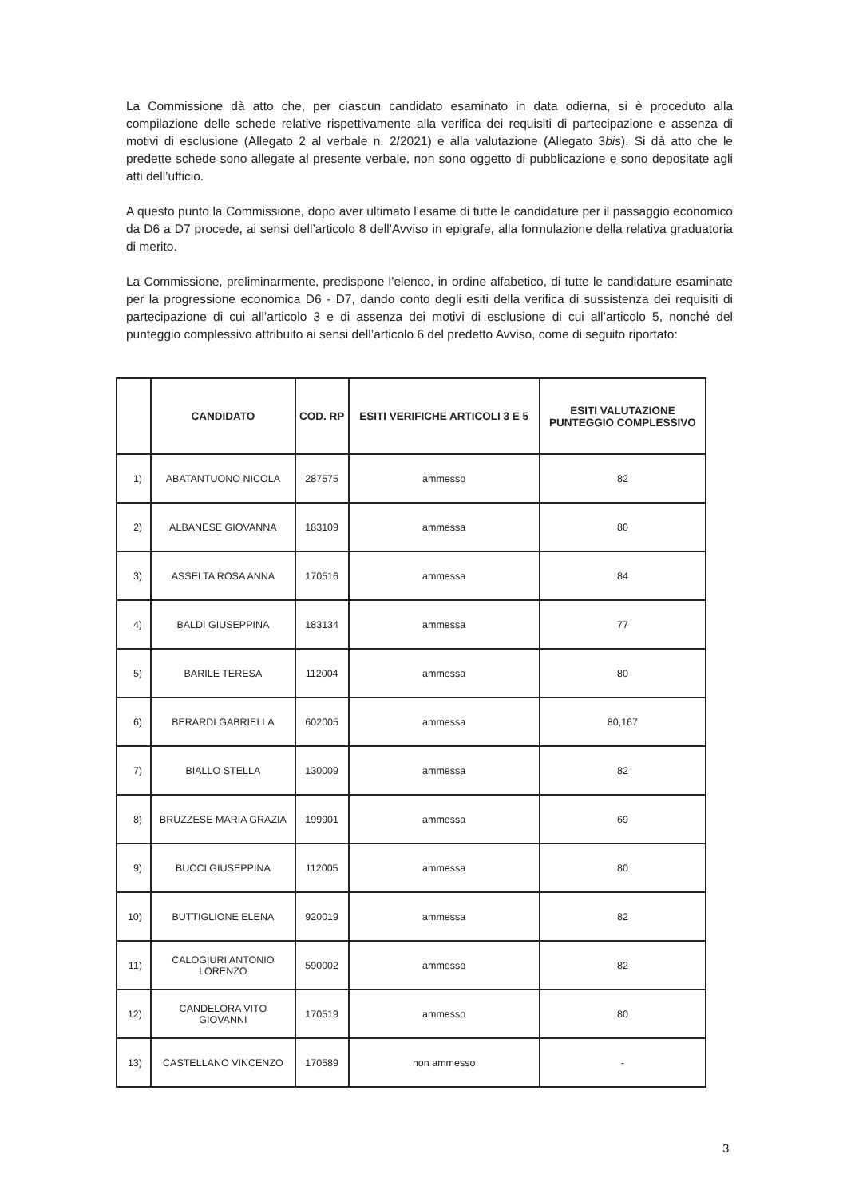La Commissione dà atto che, per ciascun candidato esaminato in data odierna, si è proceduto alla compilazione delle schede relative rispettivamente alla verifica dei requisiti di partecipazione e assenza di motivi di esclusione (Allegato 2 al verbale n. 2/2021) e alla valutazione (Allegato 3bis). Si dà atto che le predette schede sono allegate al presente verbale, non sono oggetto di pubblicazione e sono depositate agli atti dell’ufficio.
A questo punto la Commissione, dopo aver ultimato l’esame di tutte le candidature per il passaggio economico da D6 a D7 procede, ai sensi dell’articolo 8 dell’Avviso in epigrafe, alla formulazione della relativa graduatoria di merito.
La Commissione, preliminarmente, predispone l’elenco, in ordine alfabetico, di tutte le candidature esaminate per la progressione economica D6 - D7, dando conto degli esiti della verifica di sussistenza dei requisiti di partecipazione di cui all’articolo 3 e di assenza dei motivi di esclusione di cui all’articolo 5, nonché del punteggio complessivo attribuito ai sensi dell’articolo 6 del predetto Avviso, come di seguito riportato:
| | CANDIDATO | COD. RP | ESITI VERIFICHE ARTICOLI 3 E 5 | ESITI VALUTAZIONE PUNTEGGIO COMPLESSIVO |
| --- | --- | --- | --- | --- |
| 1) | ABATANTUONO NICOLA | 287575 | ammesso | 82 |
| 2) | ALBANESE GIOVANNA | 183109 | ammessa | 80 |
| 3) | ASSELTA ROSA ANNA | 170516 | ammessa | 84 |
| 4) | BALDI GIUSEPPINA | 183134 | ammessa | 77 |
| 5) | BARILE TERESA | 112004 | ammessa | 80 |
| 6) | BERARDI GABRIELLA | 602005 | ammessa | 80,167 |
| 7) | BIALLO STELLA | 130009 | ammessa | 82 |
| 8) | BRUZZESE MARIA GRAZIA | 199901 | ammessa | 69 |
| 9) | BUCCI GIUSEPPINA | 112005 | ammessa | 80 |
| 10) | BUTTIGLIONE ELENA | 920019 | ammessa | 82 |
| 11) | CALOGIURI ANTONIO LORENZO | 590002 | ammesso | 82 |
| 12) | CANDELORA VITO GIOVANNI | 170519 | ammesso | 80 |
| 13) | CASTELLANO VINCENZO | 170589 | non ammesso | - |
3